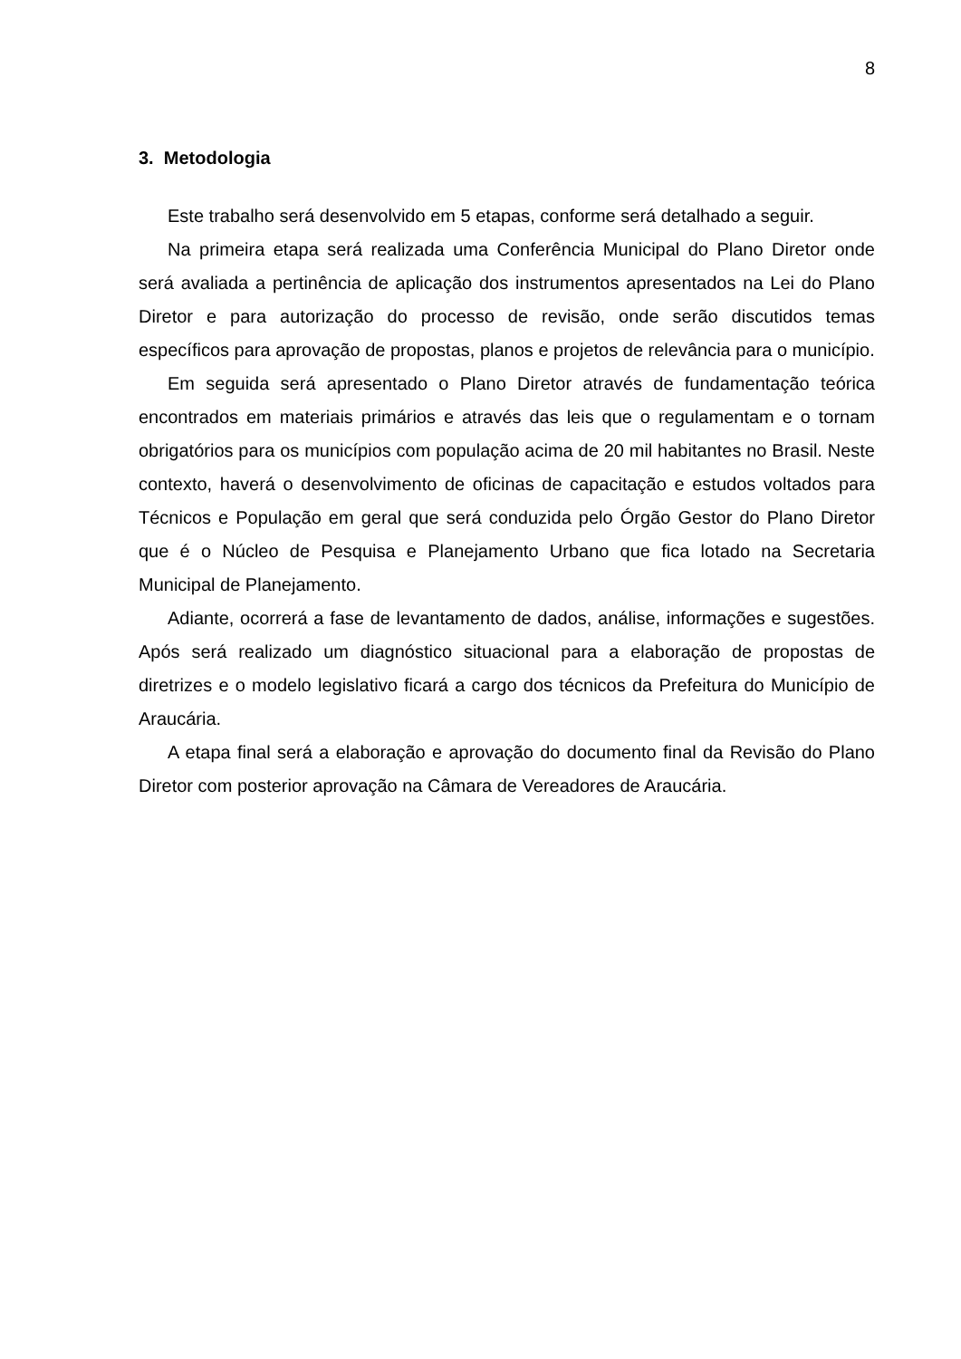8
3. Metodologia
Este trabalho será desenvolvido em 5 etapas, conforme será detalhado a seguir.
Na primeira etapa será realizada uma Conferência Municipal do Plano Diretor onde será avaliada a pertinência de aplicação dos instrumentos apresentados na Lei do Plano Diretor e para autorização do processo de revisão, onde serão discutidos temas específicos para aprovação de propostas, planos e projetos de relevância para o município.
Em seguida será apresentado o Plano Diretor através de fundamentação teórica encontrados em materiais primários e através das leis que o regulamentam e o tornam obrigatórios para os municípios com população acima de 20 mil habitantes no Brasil. Neste contexto, haverá o desenvolvimento de oficinas de capacitação e estudos voltados para Técnicos e População em geral que será conduzida pelo Órgão Gestor do Plano Diretor que é o Núcleo de Pesquisa e Planejamento Urbano que fica lotado na Secretaria Municipal de Planejamento.
Adiante, ocorrerá a fase de levantamento de dados, análise, informações e sugestões. Após será realizado um diagnóstico situacional para a elaboração de propostas de diretrizes e o modelo legislativo ficará a cargo dos técnicos da Prefeitura do Município de Araucária.
A etapa final será a elaboração e aprovação do documento final da Revisão do Plano Diretor com posterior aprovação na Câmara de Vereadores de Araucária.